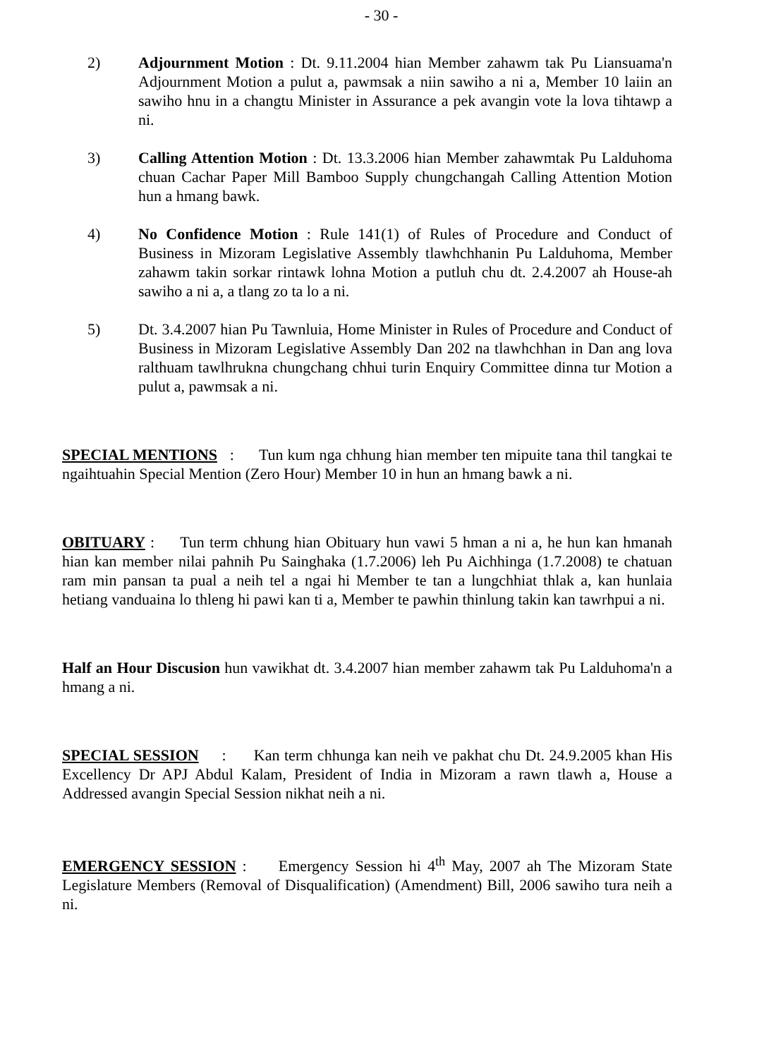- 30 -
2) Adjournment Motion : Dt. 9.11.2004 hian Member zahawm tak Pu Liansuama'n Adjournment Motion a pulut a, pawmsak a niin sawiho a ni a, Member 10 laiin an sawiho hnu in a changtu Minister in Assurance a pek avangin vote la lova tihtawp a ni.
3) Calling Attention Motion : Dt. 13.3.2006 hian Member zahawmtak Pu Lalduhoma chuan Cachar Paper Mill Bamboo Supply chungchangah Calling Attention Motion hun a hmang bawk.
4) No Confidence Motion : Rule 141(1) of Rules of Procedure and Conduct of Business in Mizoram Legislative Assembly tlawhchhanin Pu Lalduhoma, Member zahawm takin sorkar rintawk lohna Motion a putluh chu dt. 2.4.2007 ah House-ah sawiho a ni a, a tlang zo ta lo a ni.
5) Dt. 3.4.2007 hian Pu Tawnluia, Home Minister in Rules of Procedure and Conduct of Business in Mizoram Legislative Assembly Dan 202 na tlawhchhan in Dan ang lova ralthuam tawlhrukna chungchang chhui turin Enquiry Committee dinna tur Motion a pulut a, pawmsak a ni.
SPECIAL MENTIONS : Tun kum nga chhung hian member ten mipuite tana thil tangkai te ngaihtuahin Special Mention (Zero Hour) Member 10 in hun an hmang bawk a ni.
OBITUARY : Tun term chhung hian Obituary hun vawi 5 hman a ni a, he hun kan hmanah hian kan member nilai pahnih Pu Sainghaka (1.7.2006) leh Pu Aichhinga (1.7.2008) te chatuan ram min pansan ta pual a neih tel a ngai hi Member te tan a lungchhiat thlak a, kan hunlaia hetiang vanduaina lo thleng hi pawi kan ti a, Member te pawhin thinlung takin kan tawrhpui a ni.
Half an Hour Discusion hun vawikhat dt. 3.4.2007 hian member zahawm tak Pu Lalduhoma'n a hmang a ni.
SPECIAL SESSION : Kan term chhunga kan neih ve pakhat chu Dt. 24.9.2005 khan His Excellency Dr APJ Abdul Kalam, President of India in Mizoram a rawn tlawh a, House a Addressed avangin Special Session nikhat neih a ni.
EMERGENCY SESSION : Emergency Session hi 4<sup>th</sup> May, 2007 ah The Mizoram State Legislature Members (Removal of Disqualification) (Amendment) Bill, 2006 sawiho tura neih a ni.